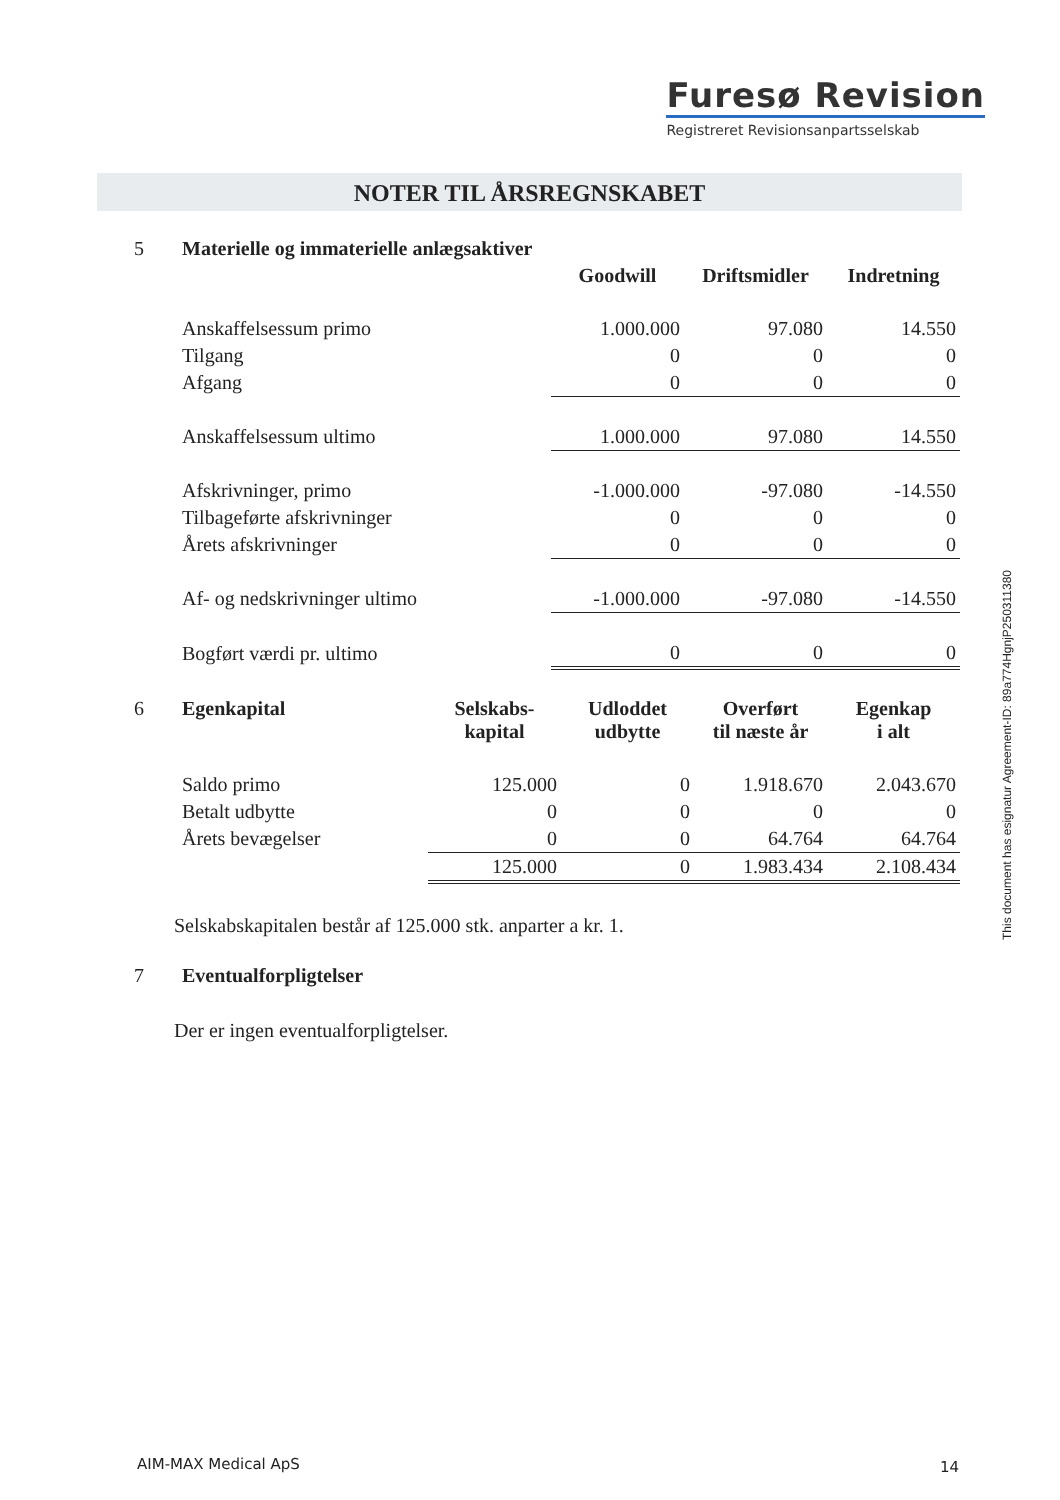Furesø Revision
Registreret Revisionsanpartsselskab
NOTER TIL ÅRSREGNSKABET
| 5 | Materielle og immaterielle anlægsaktiver | | | |
| | | Goodwill | Driftsmidler | Indretning |
| | Anskaffelsessum primo | 1.000.000 | 97.080 | 14.550 |
| | Tilgang | 0 | 0 | 0 |
| | Afgang | 0 | 0 | 0 |
| | Anskaffelsessum ultimo | 1.000.000 | 97.080 | 14.550 |
| | Afskrivninger, primo | -1.000.000 | -97.080 | -14.550 |
| | Tilbageførte afskrivninger | 0 | 0 | 0 |
| | Årets afskrivninger | 0 | 0 | 0 |
| | Af- og nedskrivninger ultimo | -1.000.000 | -97.080 | -14.550 |
| | Bogført værdi pr. ultimo | 0 | 0 | 0 |
| 6 | Egenkapital | Selskabs- kapital | Udloddet udbytte | Overført til næste år | Egenkap i alt |
| | Saldo primo | 125.000 | 0 | 1.918.670 | 2.043.670 |
| | Betalt udbytte | 0 | 0 | 0 | 0 |
| | Årets bevægelser | 0 | 0 | 64.764 | 64.764 |
| | | 125.000 | 0 | 1.983.434 | 2.108.434 |
Selskabskapitalen består af 125.000 stk. anparter a kr. 1.
| 7 | Eventualforpligtelser |
Der er ingen eventualforpligtelser.
This document has esignatur Agreement-ID: 89a774HgnjP250311380
AIM-MAX Medical ApS 14